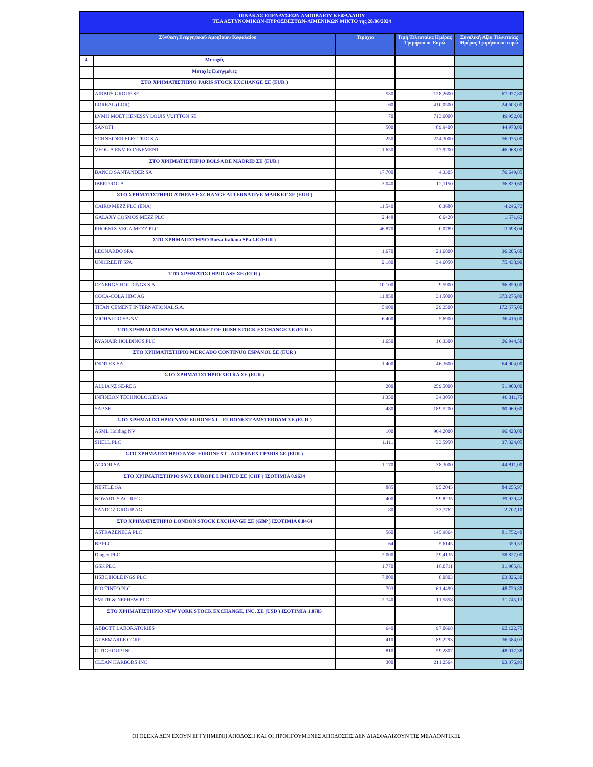| ΠΙΝΑΚΑΣ ΕΠΕΝΔΥΣΕΩΝ ΑΜΟΙΒΑΙΟΥ ΚΕΦΑΛΑΙΟΥ ΤΕΑ ΑΣΤΥΝΟΜΙΚΩΝ-ΠΥΡΟΣΒΕΣΤΩΝ-ΛΙΜΕΝΙΚΩΝ ΜΙΚΤΟ της 28/06/2024 | | | | |
| --- | --- | --- | --- | --- |
| Σύνθεση Ενεργητικού Αμοιβαίου Κεφαλαίου | | Τεμάχια | Τιμή Τελευταίας Ημέρας Τριμήνου σε Ευρώ | Συνολική Αξία Τελευταίας Ημέρας Τριμήνου σε ευρώ |
| 4 | Μετοχές | | | |
| | Μετοχές Εισηγμένες | | | |
| | ΣΤΟ ΧΡΗΜΑΤΙΣΤΗΡΙΟ PARIS STOCK EXCHANGE ΣΕ (EUR ) | | | |
| | AIRBUS GROUP SE | 530 | 128,2600 | 67.977,80 |
| | LOREAL (LOR) | 60 | 410,0500 | 24.603,00 |
| | LVMH MOET HENESSY LOUIS VUITTON SE | 70 | 713,6000 | 49.952,00 |
| | SANOFI | 500 | 89,9400 | 44.970,00 |
| | SCHNEIDER ELECTRIC S.A. | 250 | 224,3000 | 56.075,00 |
| | VEOLIA ENVIRONNEMENT | 1.650 | 27,9200 | 46.068,00 |
| | ΣΤΟ ΧΡΗΜΑΤΙΣΤΗΡΙΟ BOLSA DE MADRID ΣΕ (EUR ) | | | |
| | BANCO SANTANDER SA | 17.700 | 4,3305 | 76.649,85 |
| | IBERDROLA | 3.040 | 12,1150 | 36.829,60 |
| | ΣΤΟ ΧΡΗΜΑΤΙΣΤΗΡΙΟ ATHENS EXCHANGE ALTERNATIVE MARKET ΣΕ (EUR ) | | | |
| | CAIRO MEZZ PLC (ΕΝΑ) | 11.540 | 0,3680 | 4.246,72 |
| | GALAXY COSMOS MEZZ PLC | 2.448 | 0,6420 | 1.571,62 |
| | PHOENIX VEGA MEZZ PLC | 46.870 | 0,0789 | 3.698,04 |
| | ΣΤΟ ΧΡΗΜΑΤΙΣΤΗΡΙΟ Borsa Italiana SPa ΣΕ (EUR ) | | | |
| | LEONARDO SPA | 1.670 | 21,6800 | 36.205,60 |
| | UNICREDIT SPA | 2.180 | 34,6050 | 75.438,90 |
| | ΣΤΟ ΧΡΗΜΑΤΙΣΤΗΡΙΟ ASE ΣΕ (EUR ) | | | |
| | CENERGY HOLDINGS S.A. | 10.100 | 9,5900 | 96.859,00 |
| | COCA-COLA HBC AG | 11.850 | 31,5000 | 373.275,00 |
| | TITAN CEMENT INTERNATIONAL S.A. | 5.900 | 29,2500 | 172.575,00 |
| | VIOHALCO SA/NV | 6.400 | 5,6900 | 36.416,00 |
| | ΣΤΟ ΧΡΗΜΑΤΙΣΤΗΡΙΟ MAIN MARKET OF IRISH STOCK EXCHANGE ΣΕ (EUR ) | | | |
| | RYANAIR HOLDINGS PLC | 1.650 | 16,3300 | 26.944,50 |
| | ΣΤΟ ΧΡΗΜΑΤΙΣΤΗΡΙΟ MERCADO CONTINUO ESPANOL ΣΕ (EUR ) | | | |
| | INDITEX SA | 1.400 | 46,3600 | 64.904,00 |
| | ΣΤΟ ΧΡΗΜΑΤΙΣΤΗΡΙΟ XETRA ΣΕ (EUR ) | | | |
| | ALLIANZ SE-REG | 200 | 259,5000 | 51.900,00 |
| | INFINEON TECHNOLOGIES AG | 1.350 | 34,3050 | 46.311,75 |
| | SAP SE | 480 | 189,5200 | 90.969,60 |
| | ΣΤΟ ΧΡΗΜΑΤΙΣΤΗΡΙΟ NYSE EURONEXT - EURONEXT AMSTERDAM ΣΕ (EUR ) | | | |
| | ASML Holding NV | 100 | 964,2000 | 96.420,00 |
| | SHELL PLC | 1.111 | 33,5950 | 37.324,05 |
| | ΣΤΟ ΧΡΗΜΑΤΙΣΤΗΡΙΟ NYSE EURONEXT - ALTERNEXT PARIS ΣΕ (EUR ) | | | |
| | ACCOR SA | 1.170 | 38,3000 | 44.811,00 |
| | ΣΤΟ ΧΡΗΜΑΤΙΣΤΗΡΙΟ SWX EUROPE LIMITED ΣΕ (CHF ) ΙΣΟΤΙΜΙΑ 0.9634 | | | |
| | NESTLE SA | 885 | 95,2045 | 84.255,97 |
| | NOVARTIS AG-REG | 400 | 99,8235 | 39.929,42 |
| | SANDOZ GROUP AG | 80 | 33,7762 | 2.702,10 |
| | ΣΤΟ ΧΡΗΜΑΤΙΣΤΗΡΙΟ LONDON STOCK EXCHANGE ΣΕ (GBP ) ΙΣΟΤΙΜΙΑ 0.8464 | | | |
| | ASTRAZENECA PLC | 560 | 145,9864 | 81.752,40 |
| | BP PLC | 64 | 5,6145 | 359,33 |
| | Diageo PLC | 2.000 | 29,4135 | 58.827,00 |
| | GSK PLC | 1.770 | 18,0711 | 31.985,81 |
| | HSBC HOLDINGS PLC | 7.800 | 8,0803 | 63.026,30 |
| | RIO TINTO PLC | 793 | 61,4499 | 48.729,80 |
| | SMITH & NEPHEW PLC | 2.740 | 11,5858 | 31.745,13 |
| | ΣΤΟ ΧΡΗΜΑΤΙΣΤΗΡΙΟ NEW YORK STOCK EXCHANGE, INC. ΣΕ (USD ) ΙΣΟΤΙΜΙΑ 1.0705 | | | |
| | ABBOTT LABORATORIES | 640 | 97,0668 | 62.122,75 |
| | ALBEMARLE CORP | 410 | 89,2293 | 36.584,03 |
| | CITIGROUP INC | 810 | 59,2807 | 48.017,38 |
| | CLEAN HARBORS INC | 300 | 211,2564 | 63.376,93 |
ΟΙ ΟΣΕΚΑ ΔΕΝ ΕΧΟΥΝ ΕΓΓΥΗΜΕΝΗ ΑΠΟΔΟΣΗ ΚΑΙ ΟΙ ΠΡΟΗΓΟΥΜΕΝΕΣ ΑΠΟΔΟΣΕΙΣ ΔΕΝ ΔΙΑΣΦΑΛΙΖΟΥΝ ΤΙΣ ΜΕΛΛΟΝΤΙΚΕΣ